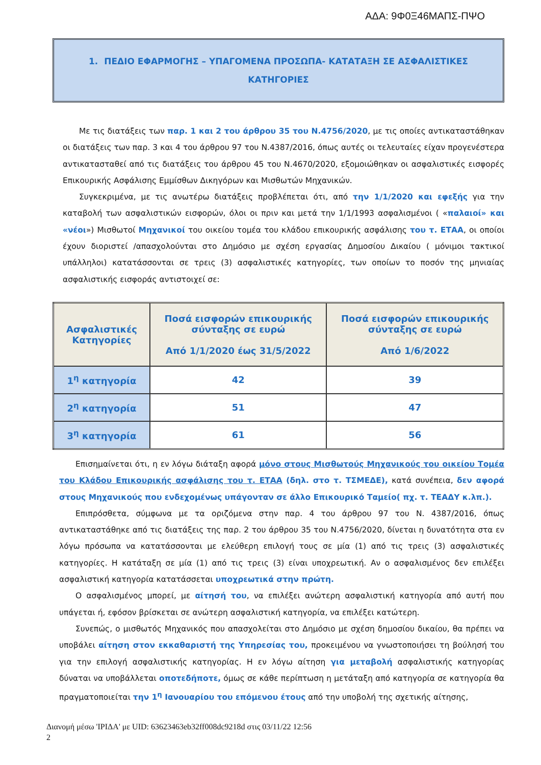ΑΔΑ: 9Φ0Ξ46ΜΑΠΣ-ΠΨΟ
1. ΠΕΔΙΟ ΕΦΑΡΜΟΓΗΣ – ΥΠΑΓΟΜΕΝΑ ΠΡΟΣΩΠΑ- ΚΑΤΑΤΑΞΗ ΣΕ ΑΣΦΑΛΙΣΤΙΚΕΣ
ΚΑΤΗΓΟΡΙΕΣ
Με τις διατάξεις των παρ. 1 και 2 του άρθρου 35 του Ν.4756/2020, με τις οποίες αντικαταστάθηκαν οι διατάξεις των παρ. 3 και 4 του άρθρου 97 του Ν.4387/2016, όπως αυτές οι τελευταίες είχαν προγενέστερα αντικατασταθεί από τις διατάξεις του άρθρου 45 του Ν.4670/2020, εξομοιώθηκαν οι ασφαλιστικές εισφορές Επικουρικής Ασφάλισης Εμμίσθων Δικηγόρων και Μισθωτών Μηχανικών.
Συγκεκριμένα, με τις ανωτέρω διατάξεις προβλέπεται ότι, από την 1/1/2020 και εφεξής για την καταβολή των ασφαλιστικών εισφορών, όλοι οι πριν και μετά την 1/1/1993 ασφαλισμένοι ( «παλαιοί» και «νέοι») Μισθωτοί Μηχανικοί του οικείου τομέα του κλάδου επικουρικής ασφάλισης του τ. ΕΤΑΑ, οι οποίοι έχουν διοριστεί /απασχολούνται στο Δημόσιο με σχέση εργασίας Δημοσίου Δικαίου ( μόνιμοι τακτικοί υπάλληλοι) κατατάσσονται σε τρεις (3) ασφαλιστικές κατηγορίες, των οποίων το ποσόν της μηνιαίας ασφαλιστικής εισφοράς αντιστοιχεί σε:
| Ασφαλιστικές Κατηγορίες | Ποσά εισφορών επικουρικής σύνταξης σε ευρώ Από 1/1/2020 έως 31/5/2022 | Ποσά εισφορών επικουρικής σύνταξης σε ευρώ Από 1/6/2022 |
| --- | --- | --- |
| 1<sup>η</sup> κατηγορία | 42 | 39 |
| 2<sup>η</sup> κατηγορία | 51 | 47 |
| 3<sup>η</sup> κατηγορία | 61 | 56 |
Επισημαίνεται ότι, η εν λόγω διάταξη αφορά μόνο στους Μισθωτούς Μηχανικούς του οικείου Τομέα του Κλάδου Επικουρικής ασφάλισης του τ. ΕΤΑΑ (δηλ. στο τ. ΤΣΜΕΔΕ), κατά συνέπεια, δεν αφορά στους Μηχανικούς που ενδεχομένως υπάγονταν σε άλλο Επικουρικό Ταμείο( πχ. τ. ΤΕΑΔΥ κ.λπ.).
Επιπρόσθετα, σύμφωνα με τα οριζόμενα στην παρ. 4 του άρθρου 97 του Ν. 4387/2016, όπως αντικαταστάθηκε από τις διατάξεις της παρ. 2 του άρθρου 35 του Ν.4756/2020, δίνεται η δυνατότητα στα εν λόγω πρόσωπα να κατατάσσονται με ελεύθερη επιλογή τους σε μία (1) από τις τρεις (3) ασφαλιστικές κατηγορίες. Η κατάταξη σε μία (1) από τις τρεις (3) είναι υποχρεωτική. Αν ο ασφαλισμένος δεν επιλέξει ασφαλιστική κατηγορία κατατάσσεται υποχρεωτικά στην πρώτη.
Ο ασφαλισμένος μπορεί, με αίτησή του, να επιλέξει ανώτερη ασφαλιστική κατηγορία από αυτή που υπάγεται ή, εφόσον βρίσκεται σε ανώτερη ασφαλιστική κατηγορία, να επιλέξει κατώτερη.
Συνεπώς, ο μισθωτός Μηχανικός που απασχολείται στο Δημόσιο με σχέση δημοσίου δικαίου, θα πρέπει να υποβάλει αίτηση στον εκκαθαριστή της Υπηρεσίας του, προκειμένου να γνωστοποιήσει τη βούλησή του για την επιλογή ασφαλιστικής κατηγορίας. Η εν λόγω αίτηση για μεταβολή ασφαλιστικής κατηγορίας δύναται να υποβάλλεται οποτεδήποτε, όμως σε κάθε περίπτωση η μετάταξη από κατηγορία σε κατηγορία θα πραγματοποιείται την 1<sup>η</sup> Ιανουαρίου του επόμενου έτους από την υποβολή της σχετικής αίτησης,
Διανομή μέσω 'ΙΡΙΔΑ' με UID: 63623463eb32ff008dc9218d στις 03/11/22 12:56
2